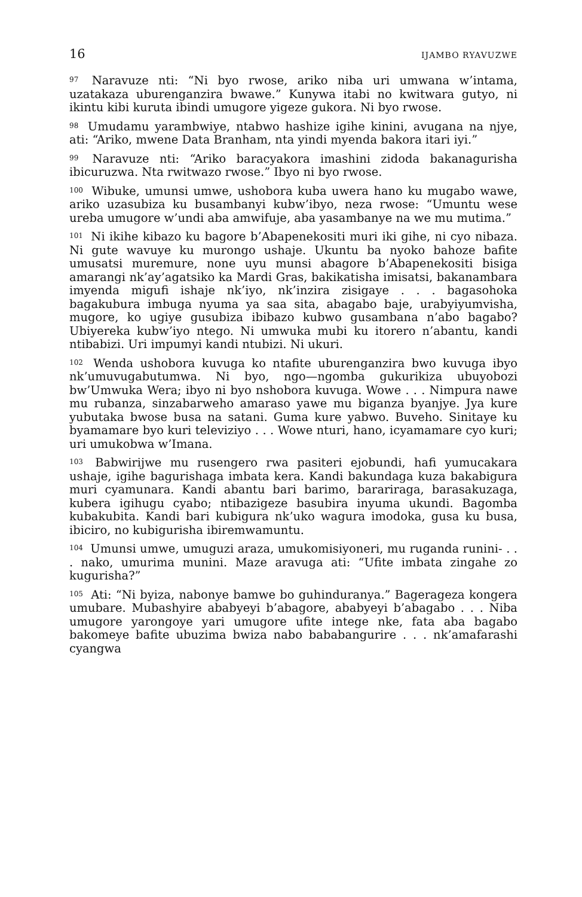16 IJAMBO RYAVUZWE
<sup>97</sup> Naravuze nti: “Ni byo rwose, ariko niba uri umwana w’intama, uzatakaza uburenganzira bwawe.” Kunywa itabi no kwitwara gutyo, ni ikintu kibi kuruta ibindi umugore yigeze gukora. Ni byo rwose.
<sup>98</sup> Umudamu yarambwiye, ntabwo hashize igihe kinini, avugana na njye, ati: “Ariko, mwene Data Branham, nta yindi myenda bakora itari iyi.”
<sup>99</sup> Naravuze nti: “Ariko baracyakora imashini zidoda bakanagurisha ibicuruzwa. Nta rwitwazo rwose.” Ibyo ni byo rwose.
<sup>100</sup> Wibuke, umunsi umwe, ushobora kuba uwera hano ku mugabo wawe, ariko uzasubiza ku busambanyi kubw’ibyo, neza rwose: “Umuntu wese ureba umugore w’undi aba amwifuje, aba yasambanye na we mu mutima.”
<sup>101</sup> Ni ikihe kibazo ku bagore b’Abapenekositi muri iki gihe, ni cyo nibaza. Ni gute wavuye ku murongo ushaje. Ukuntu ba nyoko bahoze bafite umusatsi muremure, none uyu munsi abagore b’Abapenekositi bisiga amarangi nk’ay’agatsiko ka Mardi Gras, bakikatisha imisatsi, bakanambara imyenda migufi ishaje nk’iyo, nk’inzira zisigaye . . . bagasohoka bagakubura imbuga nyuma ya saa sita, abagabo baje, urabyiyumvisha, mugore, ko ugiye gusubiza ibibazo kubwo gusambana n’abo bagabo? Ubiyereka kubw’iyo ntego. Ni umwuka mubi ku itorero n’abantu, kandi ntibabizi. Uri impumyi kandi ntubizi. Ni ukuri.
<sup>102</sup> Wenda ushobora kuvuga ko ntafite uburenganzira bwo kuvuga ibyo nk’umuvugabutumwa. Ni byo, ngo—ngomba gukurikiza ubuyobozi bw’Umwuka Wera; ibyo ni byo nshobora kuvuga. Wowe . . . Nimpura nawe mu rubanza, sinzabarweho amaraso yawe mu biganza byanjye. Jya kure yubutaka bwose busa na satani. Guma kure yabwo. Buveho. Sinitaye ku byamamare byo kuri televiziyo . . . Wowe nturi, hano, icyamamare cyo kuri; uri umukobwa w’Imana.
<sup>103</sup> Babwirijwe mu rusengero rwa pasiteri ejobundi, hafi yumucakara ushaje, igihe bagurishaga imbata kera. Kandi bakundaga kuza bakabigura muri cyamunara. Kandi abantu bari barimo, barariraga, barasakuzaga, kubera igihugu cyabo; ntibazigeze basubira inyuma ukundi. Bagomba kubakubita. Kandi bari kubigura nk’uko wagura imodoka, gusa ku busa, ibiciro, no kubigurisha ibiremwamuntu.
<sup>104</sup> Umunsi umwe, umuguzi araza, umukomisiyoneri, mu ruganda runini- . . . nako, umurima munini. Maze aravuga ati: “Ufite imbata zingahe zo kugurisha?”
<sup>105</sup> Ati: “Ni byiza, nabonye bamwe bo guhinduranya.” Bagerageza kongera umubare. Mubashyire ababyeyi b’abagore, ababyeyi b’abagabo . . . Niba umugore yarongoye yari umugore ufite intege nke, fata aba bagabo bakomeye bafite ubuzima bwiza nabo bababangurire . . . nk’amafarashi cyangwa